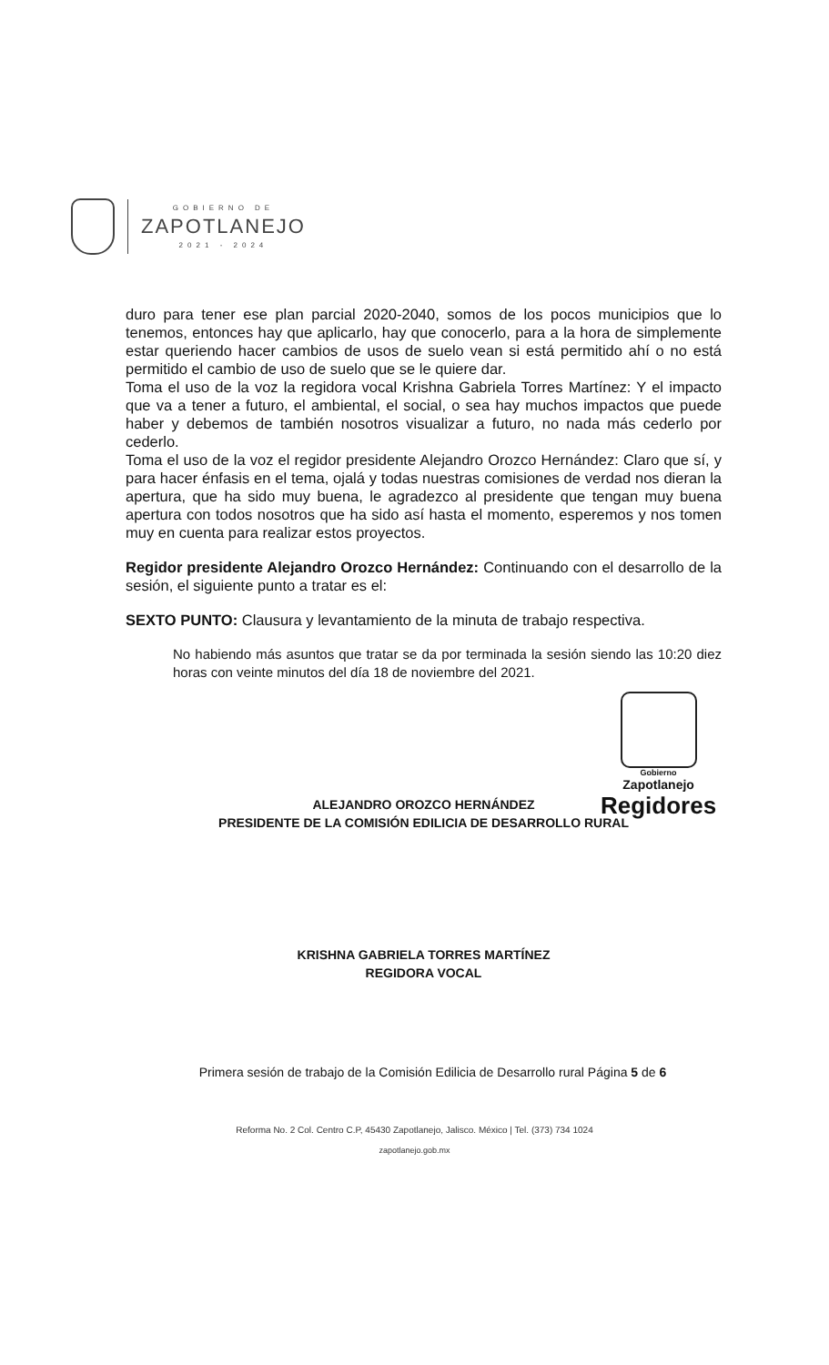GOBIERNO DE
ZAPOTLANEJO
2021 - 2024
duro para tener ese plan parcial 2020-2040, somos de los pocos municipios que lo tenemos, entonces hay que aplicarlo, hay que conocerlo, para a la hora de simplemente estar queriendo hacer cambios de usos de suelo vean si está permitido ahí o no está permitido el cambio de uso de suelo que se le quiere dar.
Toma el uso de la voz la regidora vocal Krishna Gabriela Torres Martínez: Y el impacto que va a tener a futuro, el ambiental, el social, o sea hay muchos impactos que puede haber y debemos de también nosotros visualizar a futuro, no nada más cederlo por cederlo.
Toma el uso de la voz el regidor presidente Alejandro Orozco Hernández: Claro que sí, y para hacer énfasis en el tema, ojalá y todas nuestras comisiones de verdad nos dieran la apertura, que ha sido muy buena, le agradezco al presidente que tengan muy buena apertura con todos nosotros que ha sido así hasta el momento, esperemos y nos tomen muy en cuenta para realizar estos proyectos.
Regidor presidente Alejandro Orozco Hernández: Continuando con el desarrollo de la sesión, el siguiente punto a tratar es el:
SEXTO PUNTO: Clausura y levantamiento de la minuta de trabajo respectiva.
No habiendo más asuntos que tratar se da por terminada la sesión siendo las 10:20 diez horas con veinte minutos del día 18 de noviembre del 2021.
ALEJANDRO OROZCO HERNÁNDEZ
PRESIDENTE DE LA COMISIÓN EDILICIA DE DESARROLLO RURAL
KRISHNA GABRIELA TORRES MARTÍNEZ
REGIDORA VOCAL
Gobierno
Zapotlanejo
Regidores
Primera sesión de trabajo de la Comisión Edilicia de Desarrollo rural Página 5 de 6
Reforma No. 2 Col. Centro C.P, 45430 Zapotlanejo, Jalisco. México | Tel. (373) 734 1024
zapotlanejo.gob.mx